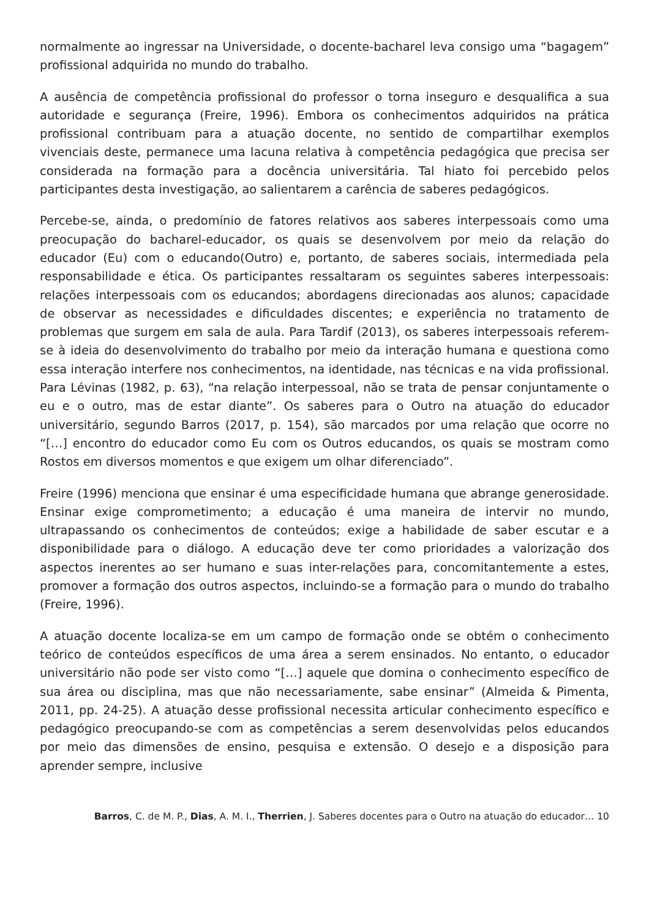normalmente ao ingressar na Universidade, o docente-bacharel leva consigo uma “bagagem” profissional adquirida no mundo do trabalho.
A ausência de competência profissional do professor o torna inseguro e desqualifica a sua autoridade e segurança (Freire, 1996). Embora os conhecimentos adquiridos na prática profissional contribuam para a atuação docente, no sentido de compartilhar exemplos vivenciais deste, permanece uma lacuna relativa à competência pedagógica que precisa ser considerada na formação para a docência universitária. Tal hiato foi percebido pelos participantes desta investigação, ao salientarem a carência de saberes pedagógicos.
Percebe-se, ainda, o predomínio de fatores relativos aos saberes interpessoais como uma preocupação do bacharel-educador, os quais se desenvolvem por meio da relação do educador (Eu) com o educando(Outro) e, portanto, de saberes sociais, intermediada pela responsabilidade e ética. Os participantes ressaltaram os seguintes saberes interpessoais: relações interpessoais com os educandos; abordagens direcionadas aos alunos; capacidade de observar as necessidades e dificuldades discentes; e experiência no tratamento de problemas que surgem em sala de aula. Para Tardif (2013), os saberes interpessoais referem-se à ideia do desenvolvimento do trabalho por meio da interação humana e questiona como essa interação interfere nos conhecimentos, na identidade, nas técnicas e na vida profissional. Para Lévinas (1982, p. 63), “na relação interpessoal, não se trata de pensar conjuntamente o eu e o outro, mas de estar diante”. Os saberes para o Outro na atuação do educador universitário, segundo Barros (2017, p. 154), são marcados por uma relação que ocorre no “[…] encontro do educador como Eu com os Outros educandos, os quais se mostram como Rostos em diversos momentos e que exigem um olhar diferenciado”.
Freire (1996) menciona que ensinar é uma especificidade humana que abrange generosidade. Ensinar exige comprometimento; a educação é uma maneira de intervir no mundo, ultrapassando os conhecimentos de conteúdos; exige a habilidade de saber escutar e a disponibilidade para o diálogo. A educação deve ter como prioridades a valorização dos aspectos inerentes ao ser humano e suas inter-relações para, concomitantemente a estes, promover a formação dos outros aspectos, incluindo-se a formação para o mundo do trabalho (Freire, 1996).
A atuação docente localiza-se em um campo de formação onde se obtém o conhecimento teórico de conteúdos específicos de uma área a serem ensinados. No entanto, o educador universitário não pode ser visto como “[…] aquele que domina o conhecimento específico de sua área ou disciplina, mas que não necessariamente, sabe ensinar” (Almeida & Pimenta, 2011, pp. 24-25). A atuação desse profissional necessita articular conhecimento específico e pedagógico preocupando-se com as competências a serem desenvolvidas pelos educandos por meio das dimensões de ensino, pesquisa e extensão. O desejo e a disposição para aprender sempre, inclusive
Barros, C. de M. P., Dias, A. M. I., Therrien, J. Saberes docentes para o Outro na atuação do educador… 10